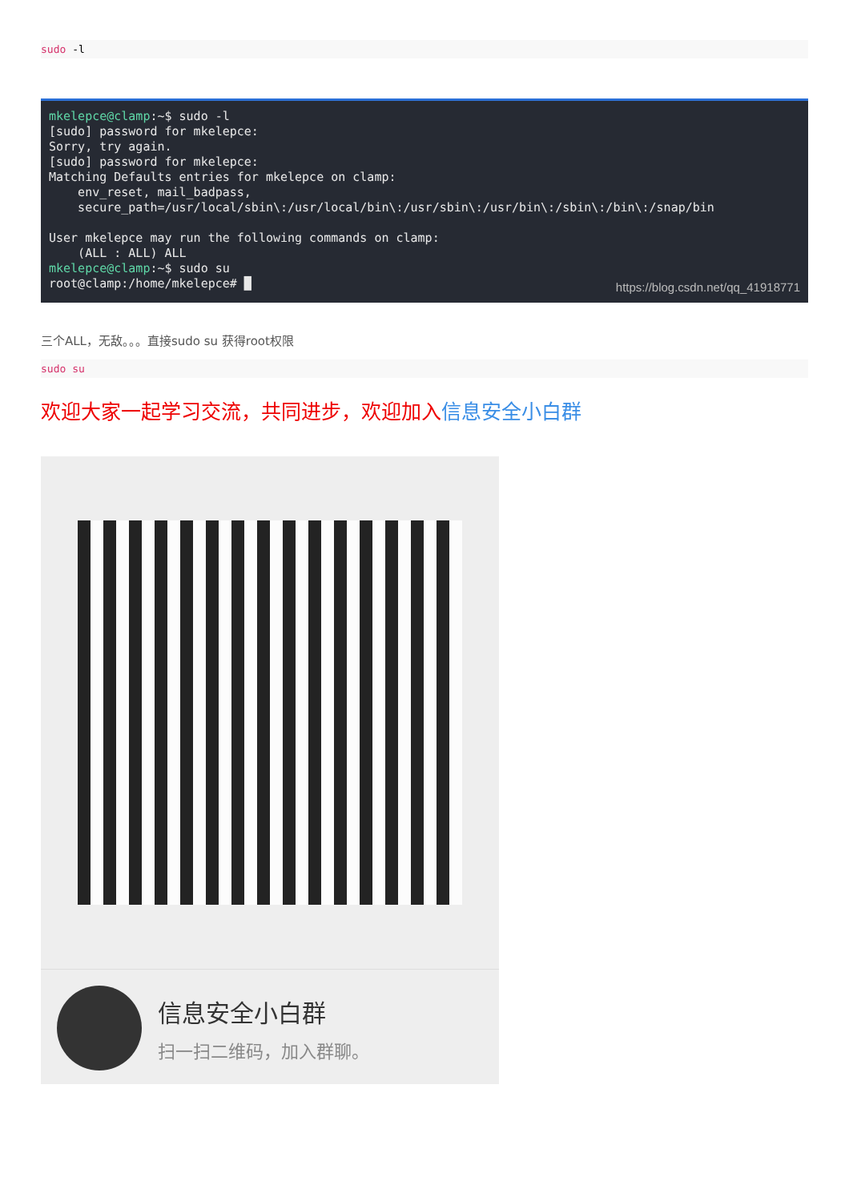sudo -l
mkelepce@clamp:~$ sudo -l [sudo] password for mkelepce: Sorry, try again. [sudo] password for mkelepce: Matching Defaults entries for mkelepce on clamp: env_reset, mail_badpass, secure_path=/usr/local/sbin\:/usr/local/bin\:/usr/sbin\:/usr/bin\:/sbin\:/bin\:/snap/bin User mkelepce may run the following commands on clamp: (ALL : ALL) ALL mkelepce@clamp:~$ sudo su root@clamp:/home/mkelepce# █
https://blog.csdn.net/qq_41918771
三个ALL，无敌。。。直接sudo su 获得root权限
sudo su
欢迎大家一起学习交流，共同进步，欢迎加入信息安全小白群
信息安全小白群
扫一扫二维码，加入群聊。